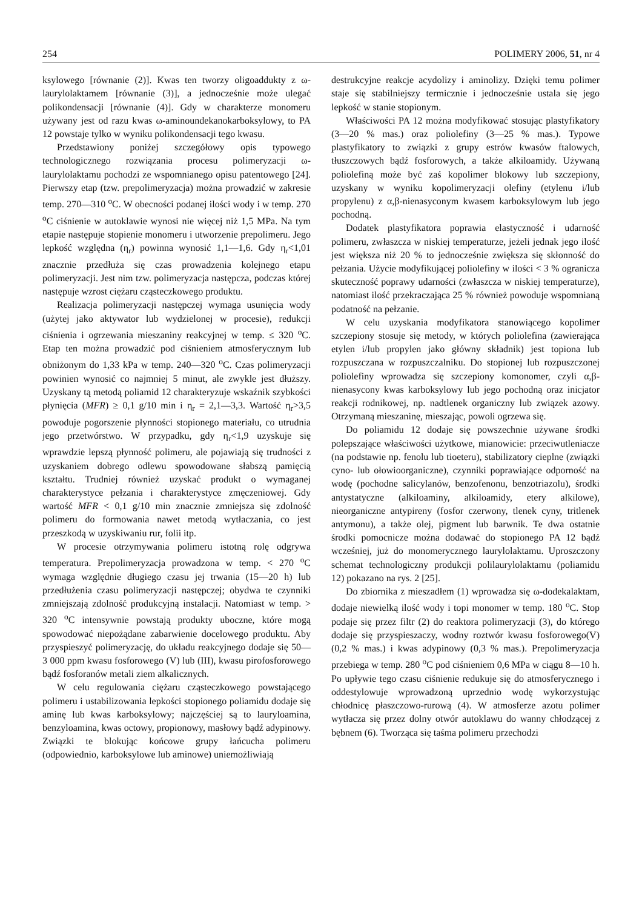254 POLIMERY 2006, 51, nr 4
ksylowego [równanie (2)]. Kwas ten tworzy oligoaddukty z ω-laurylolaktamem [równanie (3)], a jednocześnie może ulegać polikondensacji [równanie (4)]. Gdy w charakterze monomeru używany jest od razu kwas ω-aminoundekanokarboksylowy, to PA 12 powstaje tylko w wyniku polikondensacji tego kwasu.
Przedstawiony poniżej szczegółowy opis typowego technologicznego rozwiązania procesu polimeryzacji ω-laurylolaktamu pochodzi ze wspomnianego opisu patentowego [24]. Pierwszy etap (tzw. prepolimeryzacja) można prowadzić w zakresie temp. 270—310 <sup>o</sup>C. W obecności podanej ilości wody i w temp. 270 <sup>o</sup>C ciśnienie w autoklawie wynosi nie więcej niż 1,5 MPa. Na tym etapie następuje stopienie monomeru i utworzenie prepolimeru. Jego lepkość względna (η<sub>r</sub>) powinna wynosić 1,1—1,6. Gdy η<sub>r</sub><1,01 znacznie przedłuża się czas prowadzenia kolejnego etapu polimeryzacji. Jest nim tzw. polimeryzacja następcza, podczas której następuje wzrost ciężaru cząsteczkowego produktu.
Realizacja polimeryzacji następczej wymaga usunięcia wody (użytej jako aktywator lub wydzielonej w procesie), redukcji ciśnienia i ogrzewania mieszaniny reakcyjnej w temp. ≤ 320 <sup>o</sup>C. Etap ten można prowadzić pod ciśnieniem atmosferycznym lub obniżonym do 1,33 kPa w temp. 240—320 <sup>o</sup>C. Czas polimeryzacji powinien wynosić co najmniej 5 minut, ale zwykle jest dłuższy. Uzyskany tą metodą poliamid 12 charakteryzuje wskaźnik szybkości płynięcia (MFR) ≥ 0,1 g/10 min i η<sub>r</sub> = 2,1—3,3. Wartość η<sub>r</sub>>3,5 powoduje pogorszenie płynności stopionego materiału, co utrudnia jego przetwórstwo. W przypadku, gdy η<sub>r</sub><1,9 uzyskuje się wprawdzie lepszą płynność polimeru, ale pojawiają się trudności z uzyskaniem dobrego odlewu spowodowane słabszą pamięcią kształtu. Trudniej również uzyskać produkt o wymaganej charakterystyce pełzania i charakterystyce zmęczeniowej. Gdy wartość MFR < 0,1 g/10 min znacznie zmniejsza się zdolność polimeru do formowania nawet metodą wytłaczania, co jest przeszkodą w uzyskiwaniu rur, folii itp.
W procesie otrzymywania polimeru istotną rolę odgrywa temperatura. Prepolimeryzacja prowadzona w temp. < 270 <sup>o</sup>C wymaga względnie długiego czasu jej trwania (15—20 h) lub przedłużenia czasu polimeryzacji następczej; obydwa te czynniki zmniejszają zdolność produkcyjną instalacji. Natomiast w temp. > 320 <sup>o</sup>C intensywnie powstają produkty uboczne, które mogą spowodować niepożądane zabarwienie docelowego produktu. Aby przyspieszyć polimeryzację, do układu reakcyjnego dodaje się 50—3 000 ppm kwasu fosforowego (V) lub (III), kwasu pirofosforowego bądź fosforanów metali ziem alkalicznych.
W celu regulowania ciężaru cząsteczkowego powstającego polimeru i ustabilizowania lepkości stopionego poliamidu dodaje się aminę lub kwas karboksylowy; najczęściej są to lauryloamina, benzyloamina, kwas octowy, propionowy, masłowy bądź adypinowy. Związki te blokując końcowe grupy łańcucha polimeru (odpowiednio, karboksylowe lub aminowe) uniemożliwiają
destrukcyjne reakcje acydolizy i aminolizy. Dzięki temu polimer staje się stabilniejszy termicznie i jednocześnie ustala się jego lepkość w stanie stopionym.
Właściwości PA 12 można modyfikować stosując plastyfikatory (3—20 % mas.) oraz poliolefiny (3—25 % mas.). Typowe plastyfikatory to związki z grupy estrów kwasów ftalowych, tłuszczowych bądź fosforowych, a także alkiloamidy. Używaną poliolefiną może być zaś kopolimer blokowy lub szczepiony, uzyskany w wyniku kopolimeryzacji olefiny (etylenu i/lub propylenu) z α,β-nienasyconym kwasem karboksylowym lub jego pochodną.
Dodatek plastyfikatora poprawia elastyczność i udarność polimeru, zwłaszcza w niskiej temperaturze, jeżeli jednak jego ilość jest większa niż 20 % to jednocześnie zwiększa się skłonność do pełzania. Użycie modyfikującej poliolefiny w ilości < 3 % ogranicza skuteczność poprawy udarności (zwłaszcza w niskiej temperaturze), natomiast ilość przekraczająca 25 % również powoduje wspomnianą podatność na pełzanie.
W celu uzyskania modyfikatora stanowiącego kopolimer szczepiony stosuje się metody, w których poliolefina (zawierająca etylen i/lub propylen jako główny składnik) jest topiona lub rozpuszczana w rozpuszczalniku. Do stopionej lub rozpuszczonej poliolefiny wprowadza się szczepiony komonomer, czyli α,β-nienasycony kwas karboksylowy lub jego pochodną oraz inicjator reakcji rodnikowej, np. nadtlenek organiczny lub związek azowy. Otrzymaną mieszaninę, mieszając, powoli ogrzewa się.
Do poliamidu 12 dodaje się powszechnie używane środki polepszające właściwości użytkowe, mianowicie: przeciwutleniacze (na podstawie np. fenolu lub tioeteru), stabilizatory cieplne (związki cyno- lub ołowioorganiczne), czynniki poprawiające odporność na wodę (pochodne salicylanów, benzofenonu, benzotriazolu), środki antystatyczne (alkiloaminy, alkiloamidy, etery alkilowe), nieorganiczne antypireny (fosfor czerwony, tlenek cyny, tritlenek antymonu), a także olej, pigment lub barwnik. Te dwa ostatnie środki pomocnicze można dodawać do stopionego PA 12 bądź wcześniej, już do monomerycznego laurylolaktamu. Uproszczony schemat technologiczny produkcji polilaurylolaktamu (poliamidu 12) pokazano na rys. 2 [25].
Do zbiornika z mieszadłem (1) wprowadza się ω-dodekalaktam, dodaje niewielką ilość wody i topi monomer w temp. 180 <sup>o</sup>C. Stop podaje się przez filtr (2) do reaktora polimeryzacji (3), do którego dodaje się przyspieszaczy, wodny roztwór kwasu fosforowego(V) (0,2 % mas.) i kwas adypinowy (0,3 % mas.). Prepolimeryzacja przebiega w temp. 280 <sup>o</sup>C pod ciśnieniem 0,6 MPa w ciągu 8—10 h. Po upływie tego czasu ciśnienie redukuje się do atmosferycznego i oddestylowuje wprowadzoną uprzednio wodę wykorzystując chłodnicę płaszczowo-rurową (4). W atmosferze azotu polimer wytłacza się przez dolny otwór autoklawu do wanny chłodzącej z bębnem (6). Tworząca się taśma polimeru przechodzi